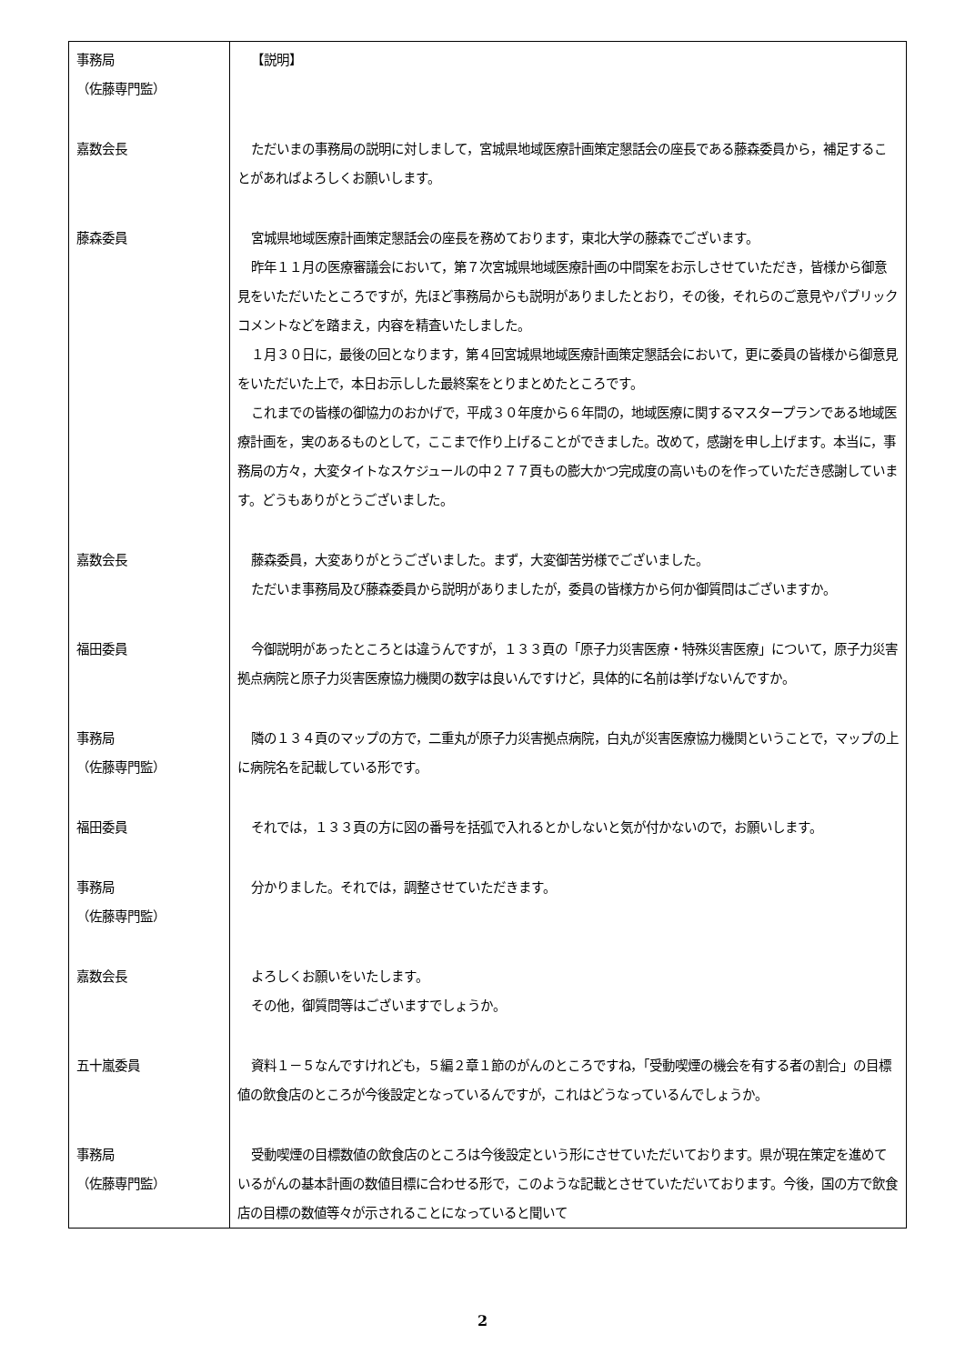| 事務局 （佐藤専門監） | 【説明】 |
| 嘉数会長 | ただいまの事務局の説明に対しまして，宮城県地域医療計画策定懇話会の座長である藤森委員から，補足することがあればよろしくお願いします。 |
| 藤森委員 | 宮城県地域医療計画策定懇話会の座長を務めております，東北大学の藤森でございます。 昨年１１月の医療審議会において，第７次宮城県地域医療計画の中間案をお示しさせていただき，皆様から御意見をいただいたところですが，先ほど事務局からも説明がありましたとおり，その後，それらのご意見やパブリックコメントなどを踏まえ，内容を精査いたしました。 １月３０日に，最後の回となります，第４回宮城県地域医療計画策定懇話会において，更に委員の皆様から御意見をいただいた上で，本日お示しした最終案をとりまとめたところです。 これまでの皆様の御協力のおかげで，平成３０年度から６年間の，地域医療に関するマスタープランである地域医療計画を，実のあるものとして，ここまで作り上げることができました。改めて，感謝を申し上げます。本当に，事務局の方々，大変タイトなスケジュールの中２７７頁もの膨大かつ完成度の高いものを作っていただき感謝しています。どうもありがとうございました。 |
| 嘉数会長 | 藤森委員，大変ありがとうございました。まず，大変御苦労様でございました。 ただいま事務局及び藤森委員から説明がありましたが，委員の皆様方から何か御質問はございますか。 |
| 福田委員 | 今御説明があったところとは違うんですが，１３３頁の「原子力災害医療・特殊災害医療」について，原子力災害拠点病院と原子力災害医療協力機関の数字は良いんですけど，具体的に名前は挙げないんですか。 |
| 事務局 （佐藤専門監） | 隣の１３４頁のマップの方で，二重丸が原子力災害拠点病院，白丸が災害医療協力機関ということで，マップの上に病院名を記載している形です。 |
| 福田委員 | それでは，１３３頁の方に図の番号を括弧で入れるとかしないと気が付かないので，お願いします。 |
| 事務局 （佐藤専門監） | 分かりました。それでは，調整させていただきます。 |
| 嘉数会長 | よろしくお願いをいたします。 その他，御質問等はございますでしょうか。 |
| 五十嵐委員 | 資料１－５なんですけれども，５編２章１節のがんのところですね，「受動喫煙の機会を有する者の割合」の目標値の飲食店のところが今後設定となっているんですが，これはどうなっているんでしょうか。 |
| 事務局 （佐藤専門監） | 受動喫煙の目標数値の飲食店のところは今後設定という形にさせていただいております。県が現在策定を進めているがんの基本計画の数値目標に合わせる形で，このような記載とさせていただいております。今後，国の方で飲食店の目標の数値等々が示されることになっていると聞いて |
2